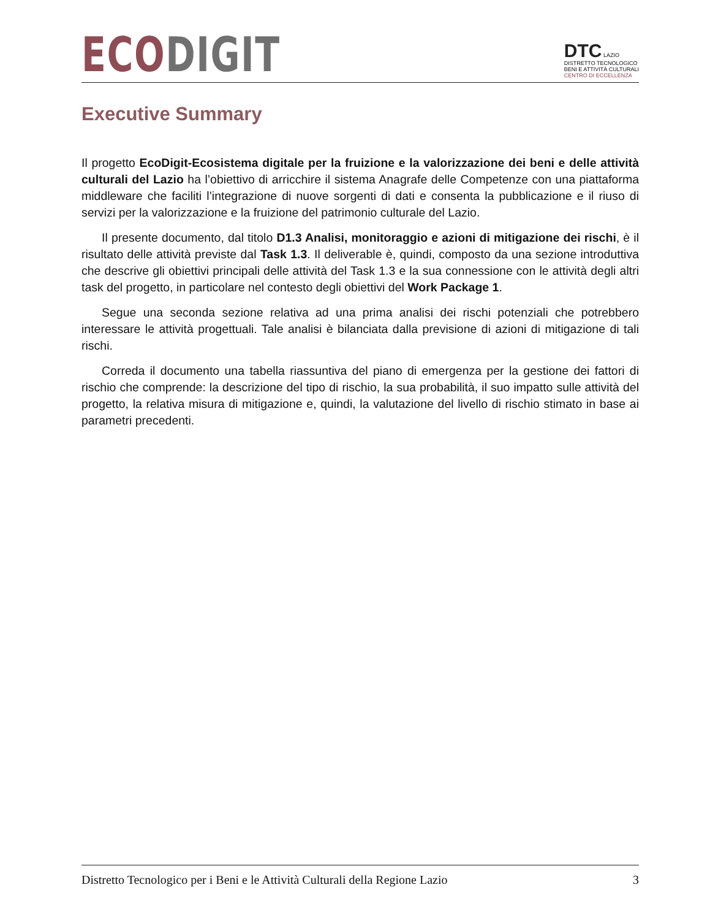ECO DIGIT
DTC LAZIO
DISTRETTO TECNOLOGICO
BENI E ATTIVITÀ CULTURALI
CENTRO DI ECCELLENZA
Executive Summary
Il progetto EcoDigit-Ecosistema digitale per la fruizione e la valorizzazione dei beni e delle attività culturali del Lazio ha l’obiettivo di arricchire il sistema Anagrafe delle Competenze con una piattaforma middleware che faciliti l’integrazione di nuove sorgenti di dati e consenta la pubblicazione e il riuso di servizi per la valorizzazione e la fruizione del patrimonio culturale del Lazio.
Il presente documento, dal titolo D1.3 Analisi, monitoraggio e azioni di mitigazione dei rischi, è il risultato delle attività previste dal Task 1.3. Il deliverable è, quindi, composto da una sezione introduttiva che descrive gli obiettivi principali delle attività del Task 1.3 e la sua connessione con le attività degli altri task del progetto, in particolare nel contesto degli obiettivi del Work Package 1.
Segue una seconda sezione relativa ad una prima analisi dei rischi potenziali che potrebbero interessare le attività progettuali. Tale analisi è bilanciata dalla previsione di azioni di mitigazione di tali rischi.
Correda il documento una tabella riassuntiva del piano di emergenza per la gestione dei fattori di rischio che comprende: la descrizione del tipo di rischio, la sua probabilità, il suo impatto sulle attività del progetto, la relativa misura di mitigazione e, quindi, la valutazione del livello di rischio stimato in base ai parametri precedenti.
Distretto Tecnologico per i Beni e le Attività Culturali della Regione Lazio 3